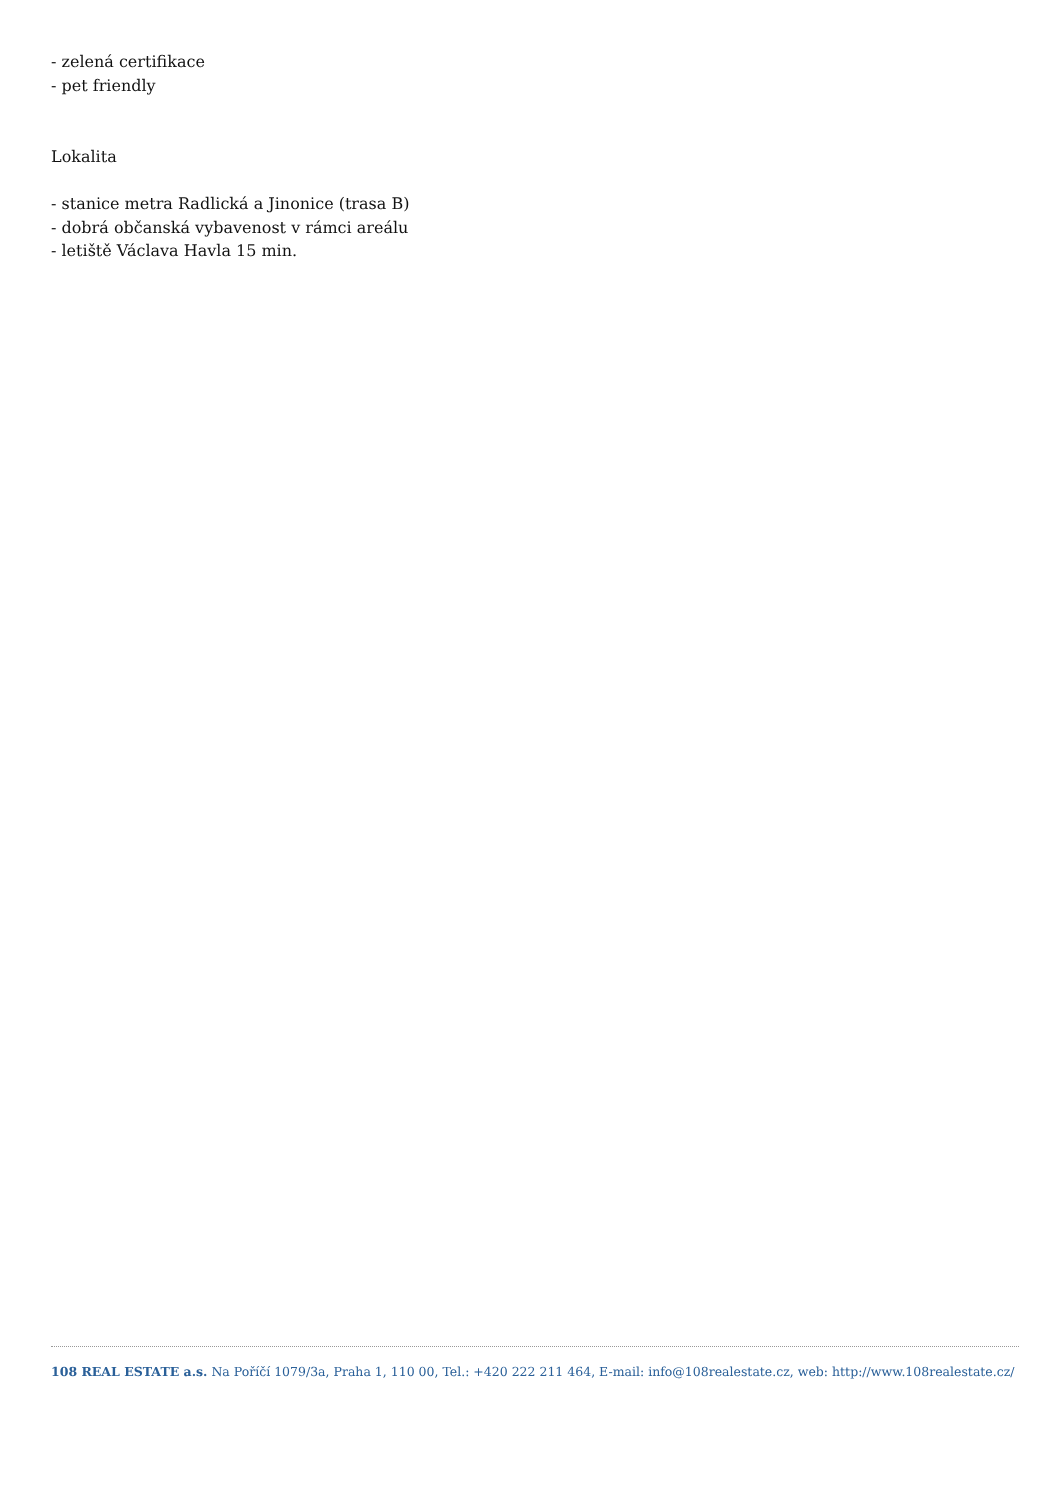- zelená certifikace
- pet friendly
Lokalita
- stanice metra Radlická a Jinonice (trasa B)
- dobrá občanská vybavenost v rámci areálu
- letiště Václava Havla 15 min.
108 REAL ESTATE a.s. Na Poříčí 1079/3a, Praha 1, 110 00, Tel.: +420 222 211 464, E-mail: info@108realestate.cz, web: http://www.108realestate.cz/